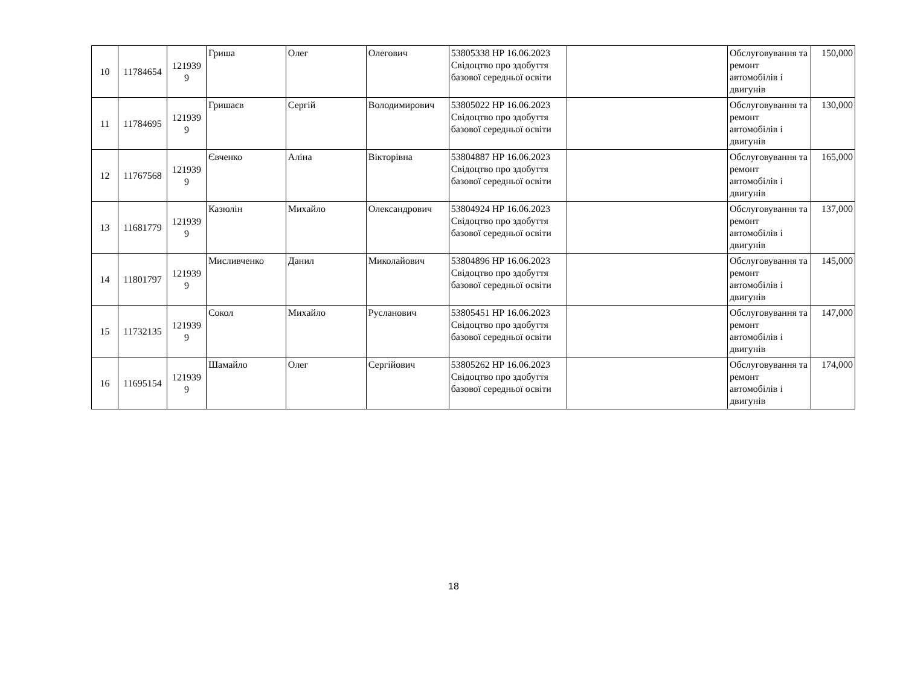| 10 | 11784654 | 121939 9 | Гриша | Олег | Олегович | 53805338 НР 16.06.2023 Свідоцтво про здобуття базової середньої освіти | | Обслуговування та ремонт автомобілів і двигунів | 150,000 |
| 11 | 11784695 | 121939 9 | Гришаєв | Сергій | Володимирович | 53805022 НР 16.06.2023 Свідоцтво про здобуття базової середньої освіти | | Обслуговування та ремонт автомобілів і двигунів | 130,000 |
| 12 | 11767568 | 121939 9 | Євченко | Аліна | Вікторівна | 53804887 НР 16.06.2023 Свідоцтво про здобуття базової середньої освіти | | Обслуговування та ремонт автомобілів і двигунів | 165,000 |
| 13 | 11681779 | 121939 9 | Казюлін | Михайло | Олександрович | 53804924 НР 16.06.2023 Свідоцтво про здобуття базової середньої освіти | | Обслуговування та ремонт автомобілів і двигунів | 137,000 |
| 14 | 11801797 | 121939 9 | Мисливченко | Данил | Миколайович | 53804896 НР 16.06.2023 Свідоцтво про здобуття базової середньої освіти | | Обслуговування та ремонт автомобілів і двигунів | 145,000 |
| 15 | 11732135 | 121939 9 | Сокол | Михайло | Русланович | 53805451 НР 16.06.2023 Свідоцтво про здобуття базової середньої освіти | | Обслуговування та ремонт автомобілів і двигунів | 147,000 |
| 16 | 11695154 | 121939 9 | Шамайло | Олег | Сергійович | 53805262 НР 16.06.2023 Свідоцтво про здобуття базової середньої освіти | | Обслуговування та ремонт автомобілів і двигунів | 174,000 |
18